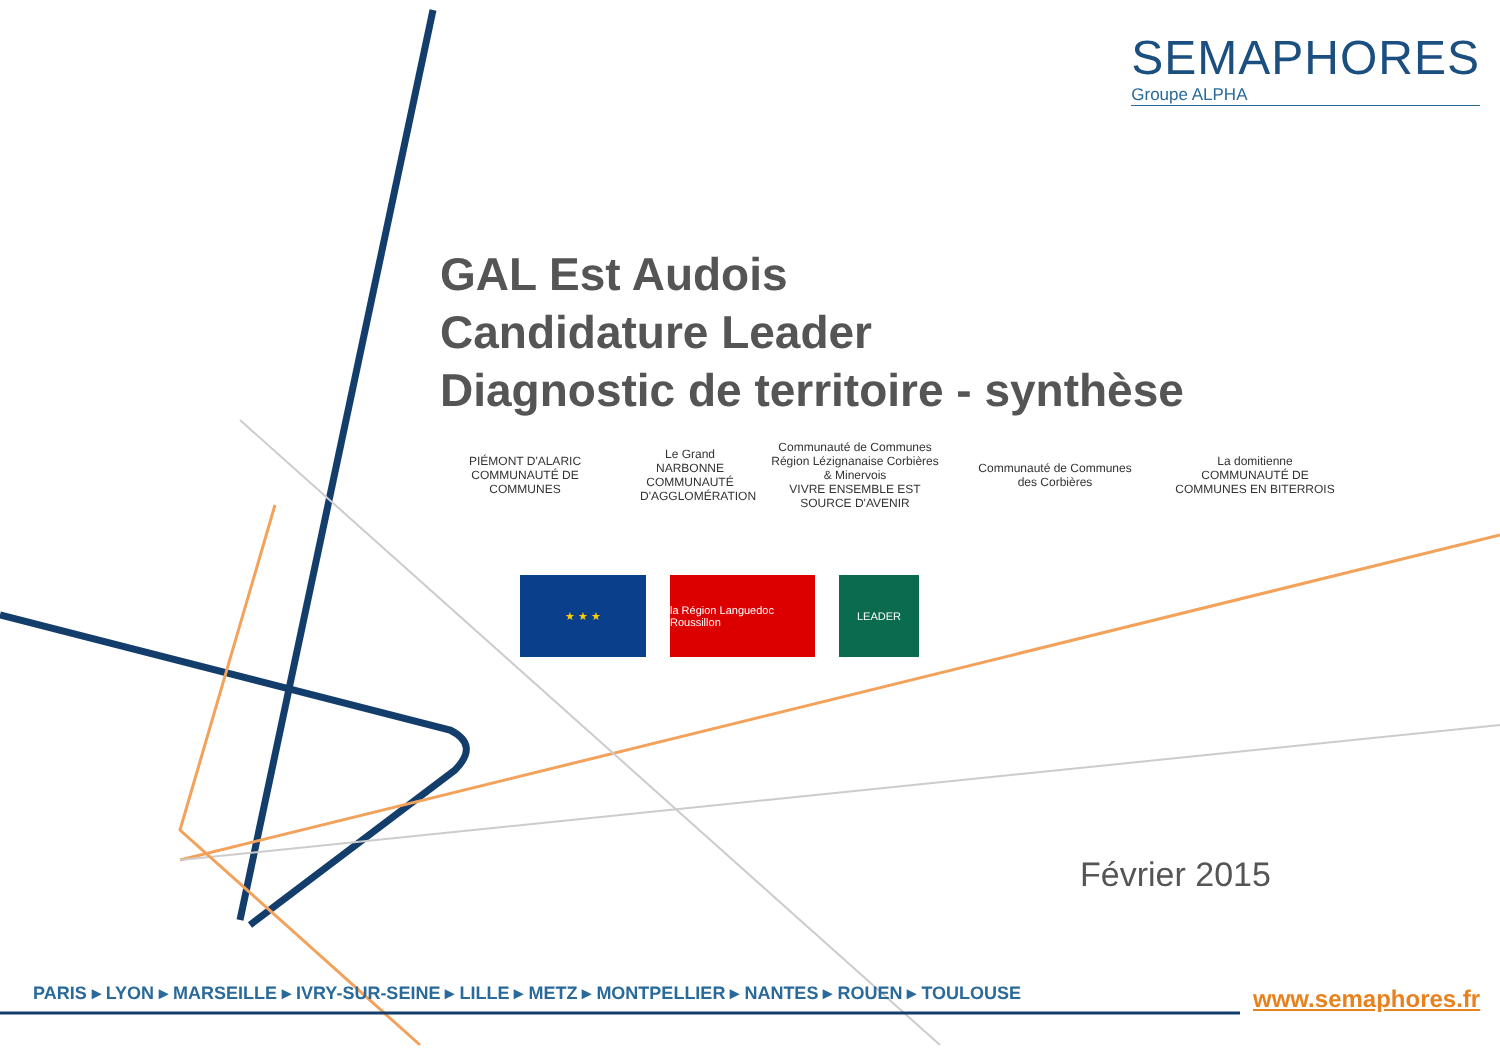SEMAPHORES
Groupe ALPHA
GAL Est Audois
Candidature Leader
Diagnostic de territoire - synthèse
PIÉMONT D'ALARIC
COMMUNAUTÉ DE COMMUNES
Le Grand
NARBONNE
COMMUNAUTÉ D'AGGLOMÉRATION
Communauté de Communes Région Lézignanaise Corbières & Minervois
VIVRE ENSEMBLE EST SOURCE D'AVENIR
Communauté de Communes des Corbières
La domitienne
COMMUNAUTÉ DE COMMUNES EN BITERROIS
★ ★ ★ la Région Languedoc Roussillon
LEADER
Février 2015
PARIS ▸ LYON ▸ MARSEILLE ▸ IVRY-SUR-SEINE ▸ LILLE ▸ METZ ▸ MONTPELLIER ▸ NANTES ▸ ROUEN ▸ TOULOUSE
www.semaphores.fr